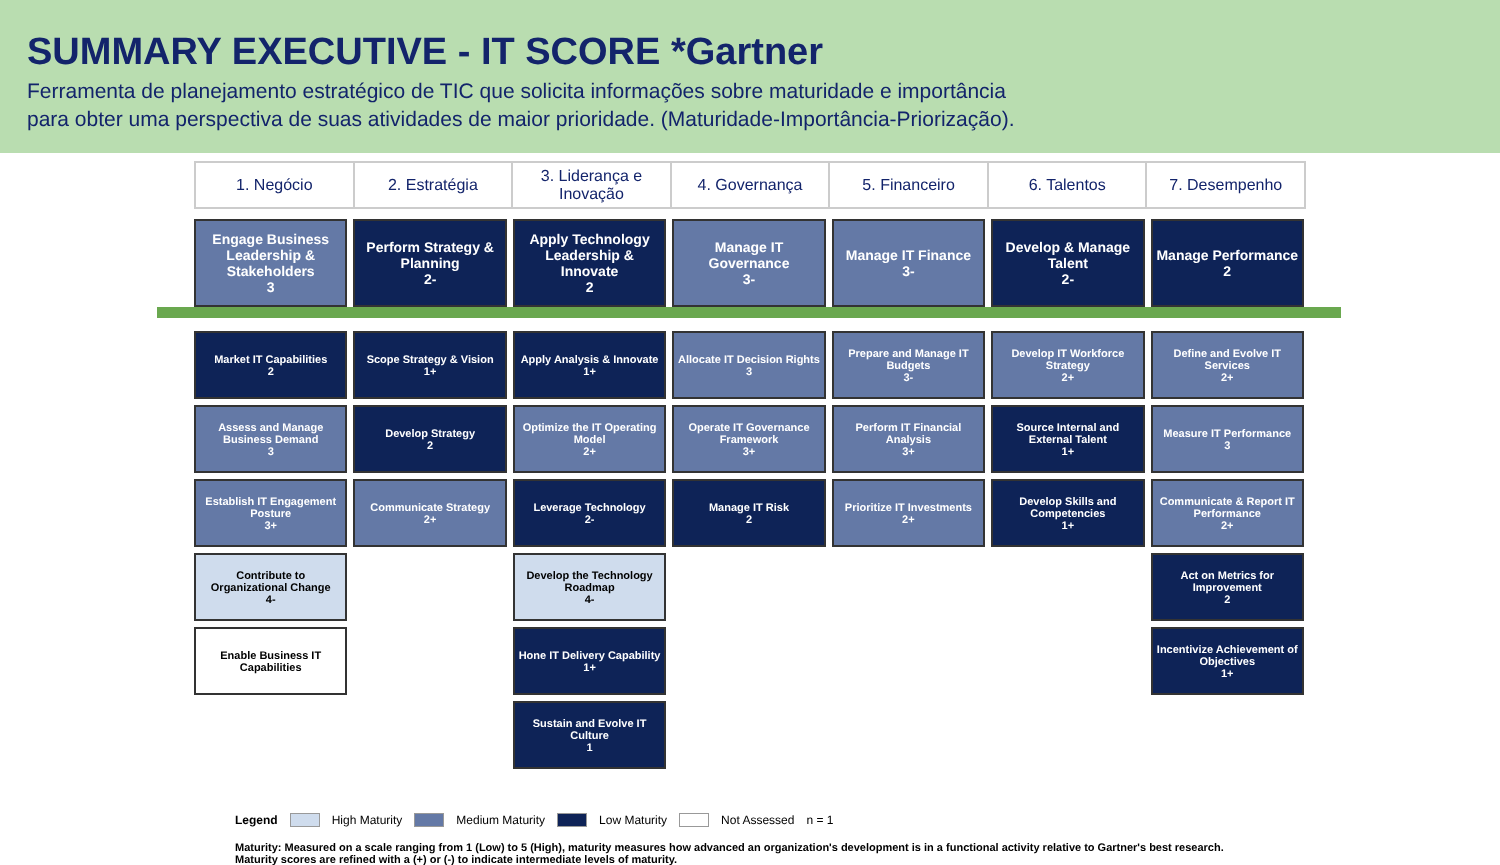SUMMARY EXECUTIVE - IT SCORE *Gartner
Ferramenta de planejamento estratégico de TIC que solicita informações sobre maturidade e importância
para obter uma perspectiva de suas atividades de maior prioridade. (Maturidade-Importância-Priorização).
1. Negócio 2. Estratégia 3. Liderança e Inovação 4. Governança 5. Financeiro 6. Talentos 7. Desempenho
Engage Business Leadership & Stakeholders
3
Market IT Capabilities
2
Assess and Manage Business Demand
3
Establish IT Engagement Posture
3+
Contribute to Organizational Change
4-
Enable Business IT Capabilities
Perform Strategy & Planning
2-
Scope Strategy & Vision
1+
Develop Strategy
2
Communicate Strategy
2+
Apply Technology Leadership & Innovate
2
Apply Analysis & Innovate
1+
Optimize the IT Operating Model
2+
Leverage Technology
2-
Develop the Technology Roadmap
4-
Hone IT Delivery Capability
1+
Sustain and Evolve IT Culture
1
Manage IT Governance
3-
Allocate IT Decision Rights
3
Operate IT Governance Framework
3+
Manage IT Risk
2
Manage IT Finance
3-
Prepare and Manage IT Budgets
3-
Perform IT Financial Analysis
3+
Prioritize IT Investments
2+
Develop & Manage Talent
2-
Develop IT Workforce Strategy
2+
Source Internal and External Talent
1+
Develop Skills and Competencies
1+
Manage Performance
2
Define and Evolve IT Services
2+
Measure IT Performance
3
Communicate & Report IT Performance
2+
Act on Metrics for Improvement
2
Incentivize Achievement of Objectives
1+
Legend High Maturity Medium Maturity Low Maturity Not Assessed n = 1
Maturity: Measured on a scale ranging from 1 (Low) to 5 (High), maturity measures how advanced an organization's development is in a functional activity relative to Gartner's best research. Maturity scores are refined with a (+) or (-) to indicate intermediate levels of maturity.